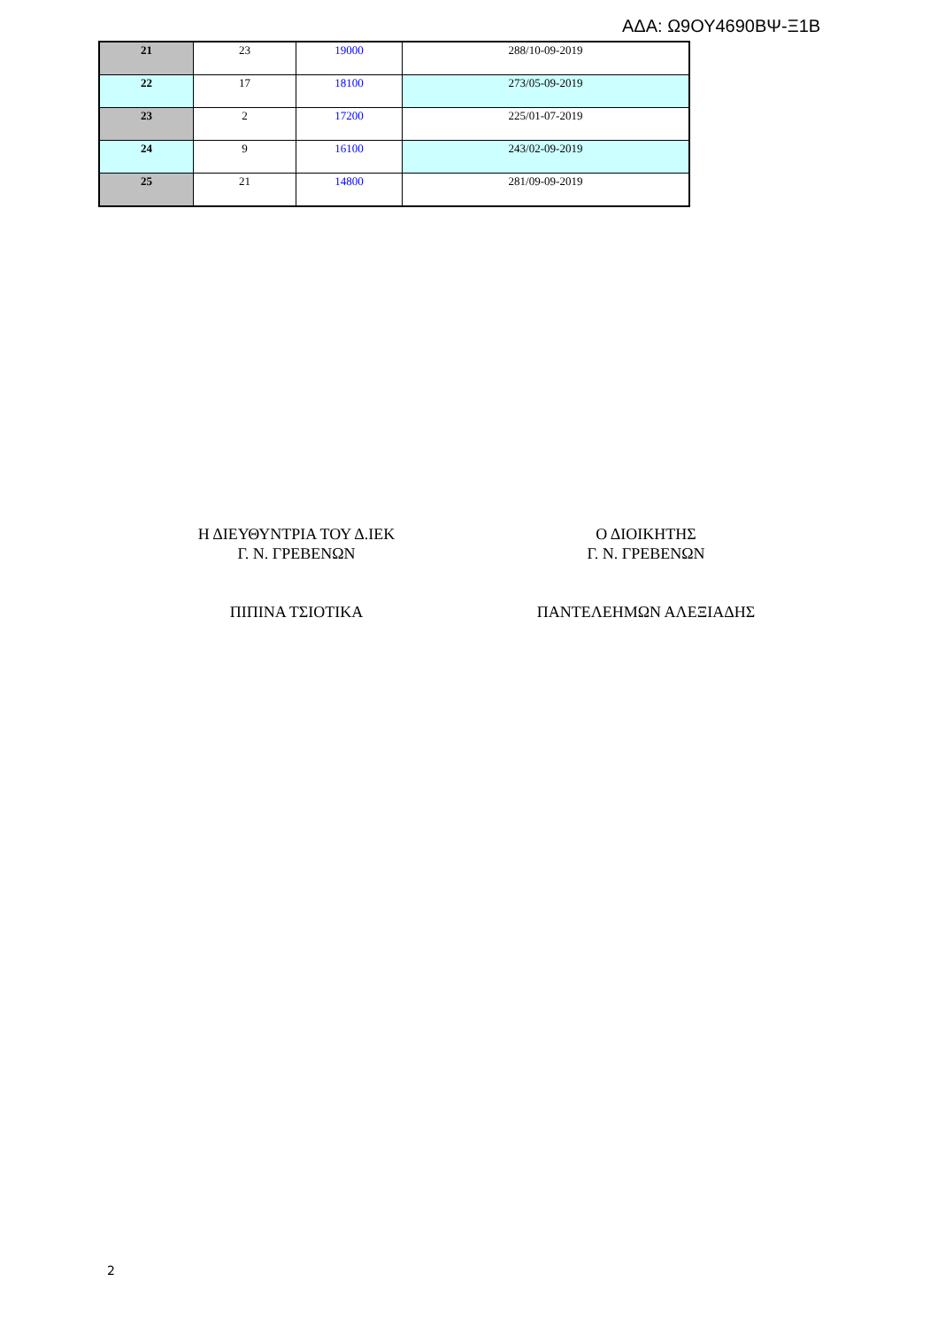ΑΔΑ: Ω9ΟΥ4690ΒΨ-Ξ1Β
| 21 | 23 | 19000 | 288/10-09-2019 |
| 22 | 17 | 18100 | 273/05-09-2019 |
| 23 | 2 | 17200 | 225/01-07-2019 |
| 24 | 9 | 16100 | 243/02-09-2019 |
| 25 | 21 | 14800 | 281/09-09-2019 |
Η ΔΙΕΥΘΥΝΤΡΙΑ ΤΟΥ Δ.ΙΕΚ
Γ. Ν. ΓΡΕΒΕΝΩΝ
ΠΙΠΙΝΑ ΤΣΙΟΤΙΚΑ
Ο ΔΙΟΙΚΗΤΗΣ
Γ. Ν. ΓΡΕΒΕΝΩΝ
ΠΑΝΤΕΛΕΗΜΩΝ ΑΛΕΞΙΑΔΗΣ
2